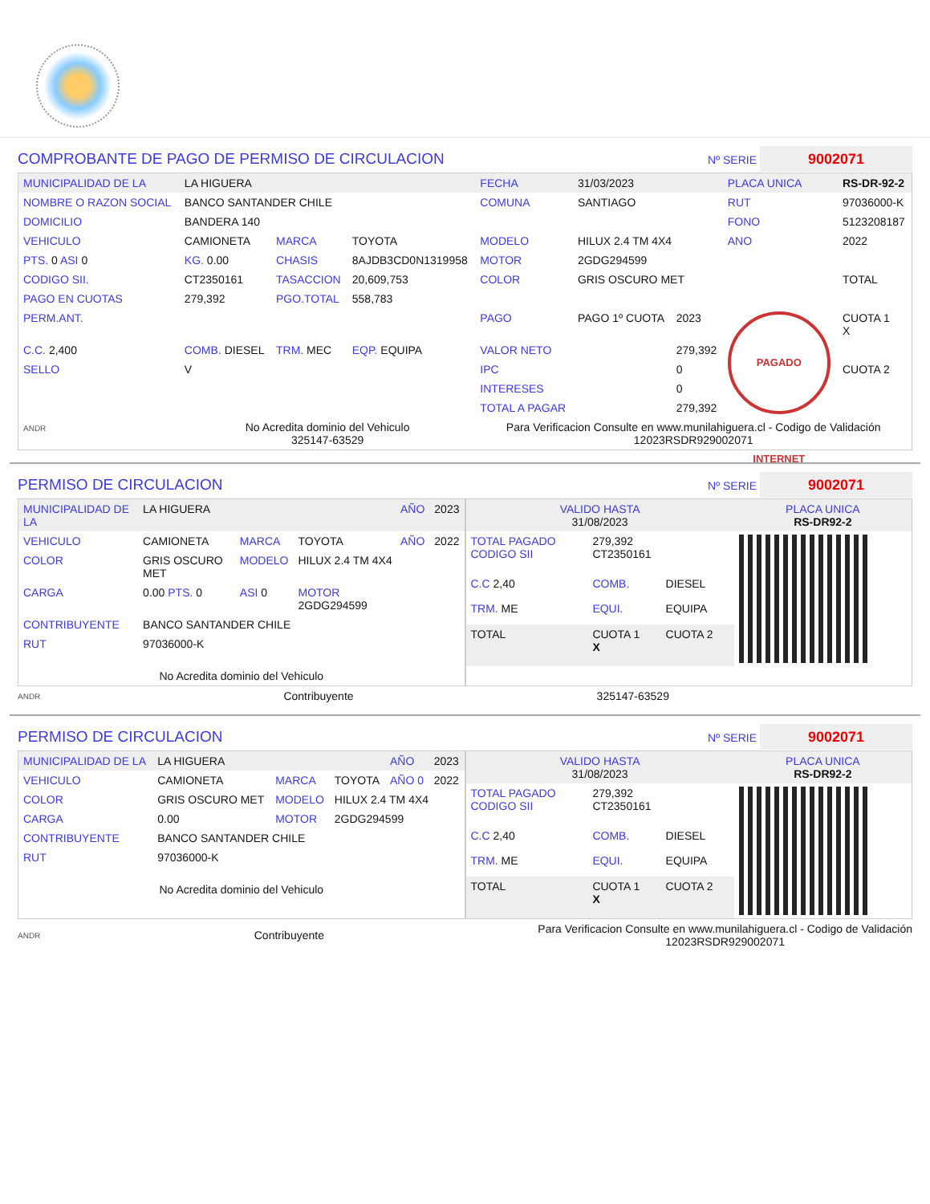COMPROBANTE DE PAGO DE PERMISO DE CIRCULACION
Nº SERIE 9002071
| MUNICIPALIDAD DE LA | LA HIGUERA | | | FECHA | 31/03/2023 | | PLACA UNICA | RS-DR-92-2 |
| NOMBRE O RAZON SOCIAL | BANCO SANTANDER CHILE | | | COMUNA | SANTIAGO | | RUT | 97036000-K |
| DOMICILIO | BANDERA 140 | | | | | | FONO | 5123208187 |
| VEHICULO | CAMIONETA | MARCA | TOYOTA | MODELO | HILUX 2.4 TM 4X4 | | ANO | 2022 |
| PTS. 0 ASI 0 | KG. 0.00 | CHASIS | 8AJDB3CD0N1319958 | MOTOR | 2GDG294599 | | | |
| CODIGO SII. | CT2350161 | TASACCION | 20,609,753 | COLOR | GRIS OSCURO MET | | | TOTAL |
| PAGO EN CUOTAS | 279,392 | PGO.TOTAL | 558,783 | | | | | |
| PERM.ANT. | | | | PAGO | PAGO 1º CUOTA | 2023 | PAGADO INTERNET | CUOTA 1 X |
| C.C. 2,400 | COMB. DIESEL | TRM. MEC | EQP. EQUIPA | VALOR NETO | | 279,392 | | |
| SELLO | V | | | IPC | | 0 | | CUOTA 2 |
| | | | | INTERESES | | 0 | | |
| | | | | TOTAL A PAGAR | | 279,392 | | |
| ANDR | No Acredita dominio del Vehiculo 325147-63529 | | | Para Verificacion Consulte en www.munilahiguera.cl - Codigo de Validación 12023RSDR929002071 | | | | |
PERMISO DE CIRCULACION
Nº SERIE 9002071
| MUNICIPALIDAD DE LA | LA HIGUERA | | | AÑO | 2023 |
| VEHICULO | CAMIONETA | MARCA | TOYOTA | AÑO | 2022 |
| COLOR | GRIS OSCURO MET | MODELO | HILUX 2.4 TM 4X4 | | |
| CARGA | 0.00 PTS. 0 | ASI 0 | MOTOR 2GDG294599 | | |
| CONTRIBUYENTE | BANCO SANTANDER CHILE | | | | |
| RUT | 97036000-K | | | | |
| No Acredita dominio del Vehiculo | | | | | |
| VALIDO HASTA 31/08/2023 | | | PLACA UNICA RS-DR92-2 |
| TOTAL PAGADO CODIGO SII | 279,392 CT2350161 | | |
| C.C 2,40 | COMB. | DIESEL | |
| TRM. ME | EQUI. | EQUIPA | |
| TOTAL | CUOTA 1 X | CUOTA 2 | |
ANDR Contribuyente 325147-63529
PERMISO DE CIRCULACION
Nº SERIE 9002071
| MUNICIPALIDAD DE LA | LA HIGUERA | | | AÑO | 2023 |
| VEHICULO | CAMIONETA | MARCA | TOYOTA | AÑO 0 | 2022 |
| COLOR | GRIS OSCURO MET | MODELO | HILUX 2.4 TM 4X4 | | |
| CARGA | 0.00 | MOTOR | 2GDG294599 | | |
| CONTRIBUYENTE | BANCO SANTANDER CHILE | | | | |
| RUT | 97036000-K | | | | |
| No Acredita dominio del Vehiculo | | | | | |
| VALIDO HASTA 31/08/2023 | | | PLACA UNICA RS-DR92-2 |
| TOTAL PAGADO CODIGO SII | 279,392 CT2350161 | | |
| C.C 2,40 | COMB. | DIESEL | |
| TRM. ME | EQUI. | EQUIPA | |
| TOTAL | CUOTA 1 X | CUOTA 2 | |
ANDR Contribuyente Para Verificacion Consulte en www.munilahiguera.cl - Codigo de Validación
12023RSDR929002071